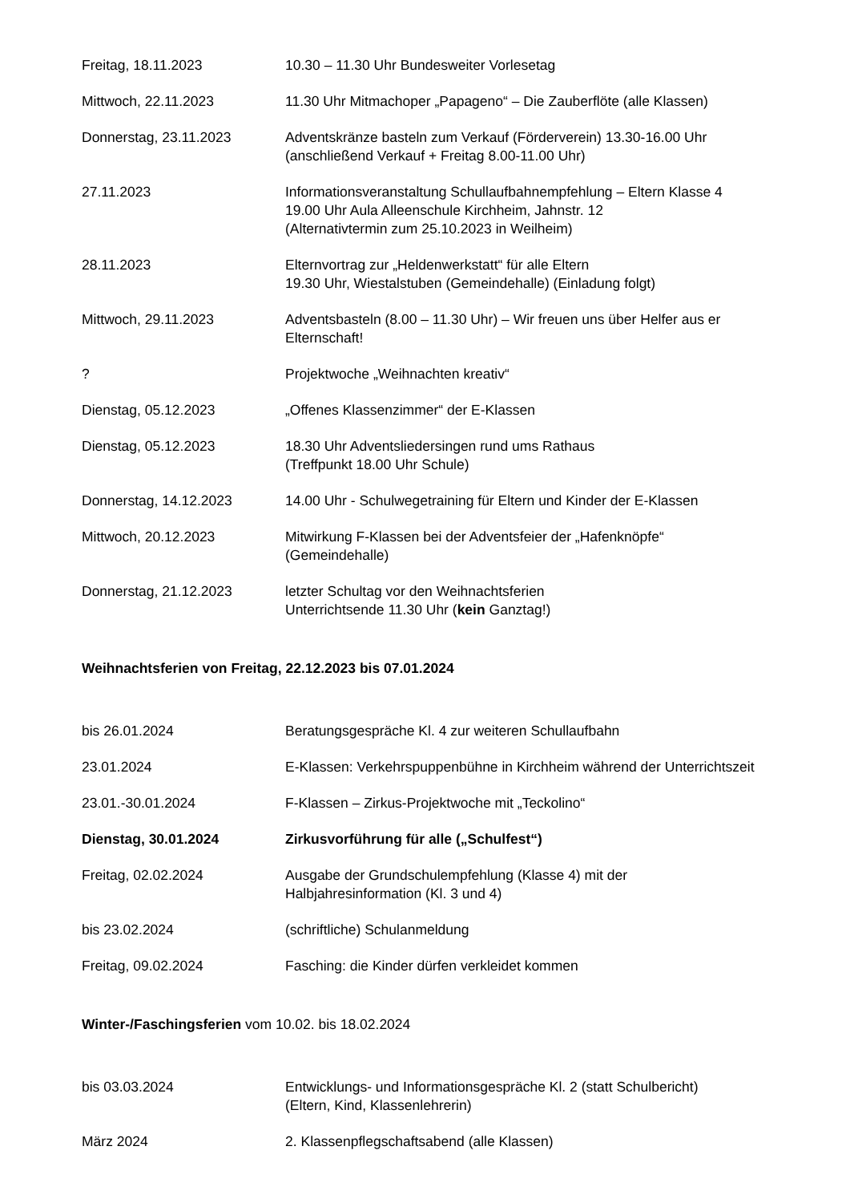Freitag, 18.11.2023 10.30 – 11.30 Uhr Bundesweiter Vorlesetag
Mittwoch, 22.11.2023 11.30 Uhr Mitmachoper „Papageno“ – Die Zauberflöte (alle Klassen)
Donnerstag, 23.11.2023 Adventskränze basteln zum Verkauf (Förderverein) 13.30-16.00 Uhr
(anschließend Verkauf + Freitag 8.00-11.00 Uhr)
27.11.2023 Informationsveranstaltung Schullaufbahnempfehlung – Eltern Klasse 4
19.00 Uhr Aula Alleenschule Kirchheim, Jahnstr. 12
(Alternativtermin zum 25.10.2023 in Weilheim)
28.11.2023 Elternvortrag zur „Heldenwerkstatt“ für alle Eltern
19.30 Uhr, Wiestalstuben (Gemeindehalle) (Einladung folgt)
Mittwoch, 29.11.2023 Adventsbasteln (8.00 – 11.30 Uhr) – Wir freuen uns über Helfer aus er Elternschaft!
? Projektwoche „Weihnachten kreativ“
Dienstag, 05.12.2023 „Offenes Klassenzimmer“ der E-Klassen
Dienstag, 05.12.2023 18.30 Uhr Adventsliedersingen rund ums Rathaus
(Treffpunkt 18.00 Uhr Schule)
Donnerstag, 14.12.2023 14.00 Uhr - Schulwegetraining für Eltern und Kinder der E-Klassen
Mittwoch, 20.12.2023 Mitwirkung F-Klassen bei der Adventsfeier der „Hafenknöpfe“
(Gemeindehalle)
Donnerstag, 21.12.2023 letzter Schultag vor den Weihnachtsferien
Unterrichtsende 11.30 Uhr (kein Ganztag!)
Weihnachtsferien von Freitag, 22.12.2023 bis 07.01.2024
bis 26.01.2024 Beratungsgespräche Kl. 4 zur weiteren Schullaufbahn
23.01.2024 E-Klassen: Verkehrspuppenbühne in Kirchheim während der Unterrichtszeit
23.01.-30.01.2024 F-Klassen – Zirkus-Projektwoche mit „Teckolino“
Dienstag, 30.01.2024 Zirkusvorführung für alle („Schulfest“)
Freitag, 02.02.2024 Ausgabe der Grundschulempfehlung (Klasse 4) mit der
Halbjahresinformation (Kl. 3 und 4)
bis 23.02.2024 (schriftliche) Schulanmeldung
Freitag, 09.02.2024 Fasching: die Kinder dürfen verkleidet kommen
Winter-/Faschingsferien vom 10.02. bis 18.02.2024
bis 03.03.2024 Entwicklungs- und Informationsgespräche Kl. 2 (statt Schulbericht)
(Eltern, Kind, Klassenlehrerin)
März 2024 2. Klassenpflegschaftsabend (alle Klassen)